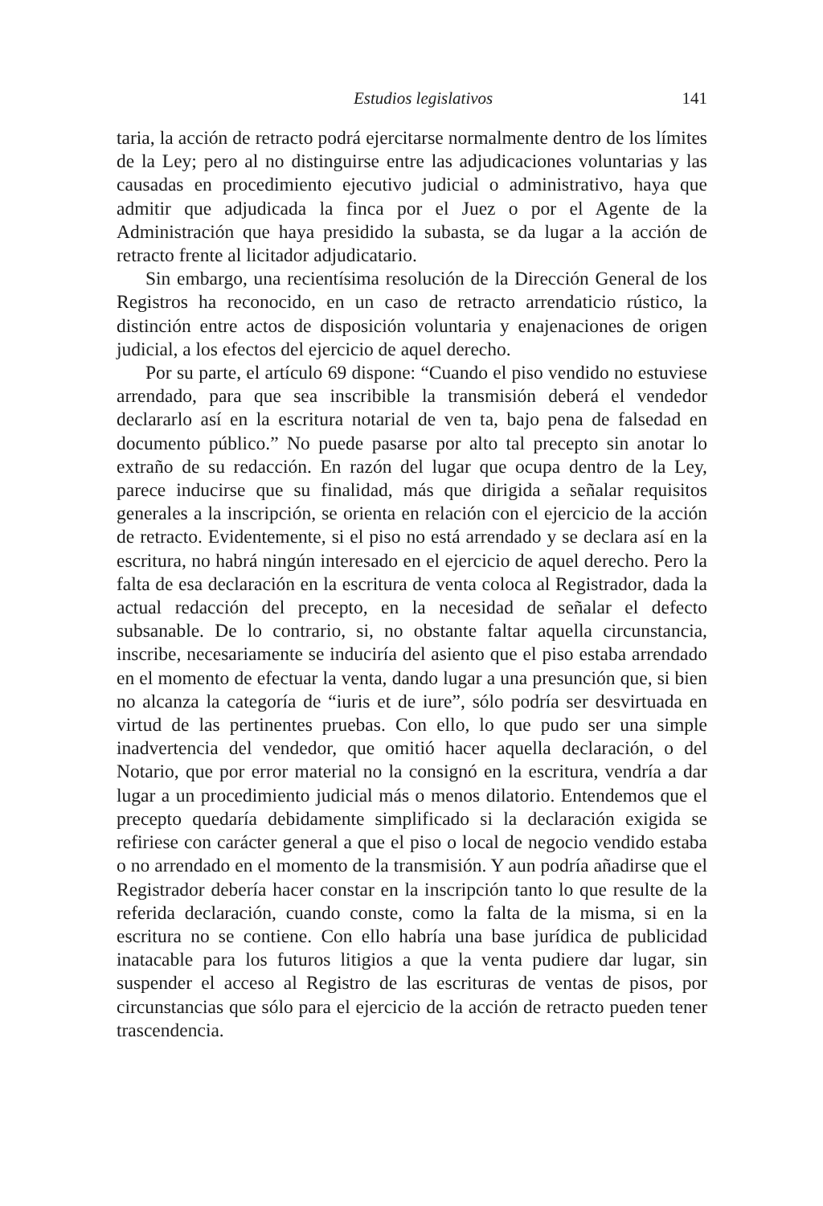Estudios legislativos 141
taria, la acción de retracto podrá ejercitarse normalmente dentro de los límites de la Ley; pero al no distinguirse entre las adjudicaciones voluntarias y las causadas en procedimiento ejecutivo judicial o administrativo, haya que admitir que adjudicada la finca por el Juez o por el Agente de la Administración que haya presidido la subasta, se da lugar a la acción de retracto frente al licitador adjudicatario.
Sin embargo, una recientísima resolución de la Dirección General de los Registros ha reconocido, en un caso de retracto arrendaticio rústico, la distinción entre actos de disposición voluntaria y enajenaciones de origen judicial, a los efectos del ejercicio de aquel derecho.
Por su parte, el artículo 69 dispone: “Cuando el piso vendido no estuviese arrendado, para que sea inscribible la transmisión deberá el vendedor declararlo así en la escritura notarial de ven ta, bajo pena de falsedad en documento público.” No puede pasarse por alto tal precepto sin anotar lo extraño de su redacción. En razón del lugar que ocupa dentro de la Ley, parece inducirse que su finalidad, más que dirigida a señalar requisitos generales a la inscripción, se orienta en relación con el ejercicio de la acción de retracto. Evidentemente, si el piso no está arrendado y se declara así en la escritura, no habrá ningún interesado en el ejercicio de aquel derecho. Pero la falta de esa declaración en la escritura de venta coloca al Registrador, dada la actual redacción del precepto, en la necesidad de señalar el defecto subsanable. De lo contrario, si, no obstante faltar aquella circunstancia, inscribe, necesariamente se induciría del asiento que el piso estaba arrendado en el momento de efectuar la venta, dando lugar a una presunción que, si bien no alcanza la categoría de “iuris et de iure”, sólo podría ser desvirtuada en virtud de las pertinentes pruebas. Con ello, lo que pudo ser una simple inadvertencia del vendedor, que omitió hacer aquella declaración, o del Notario, que por error material no la consignó en la escritura, vendría a dar lugar a un procedimiento judicial más o menos dilatorio. Entendemos que el precepto quedaría debidamente simplificado si la declaración exigida se refiriese con carácter general a que el piso o local de negocio vendido estaba o no arrendado en el momento de la transmisión. Y aun podría añadirse que el Registrador debería hacer constar en la inscripción tanto lo que resulte de la referida declaración, cuando conste, como la falta de la misma, si en la escritura no se contiene. Con ello habría una base jurídica de publicidad inatacable para los futuros litigios a que la venta pudiere dar lugar, sin suspender el acceso al Registro de las escrituras de ventas de pisos, por circunstancias que sólo para el ejercicio de la acción de retracto pueden tener trascendencia.